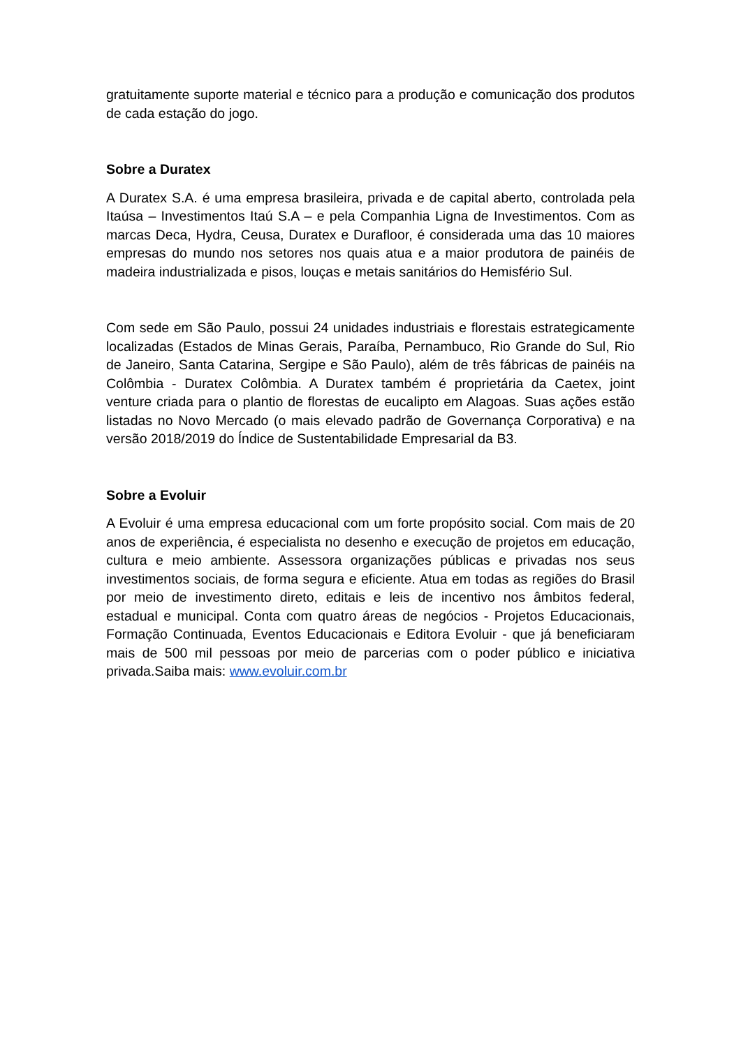gratuitamente suporte material e técnico para a produção e comunicação dos produtos de cada estação do jogo.
Sobre a Duratex
A Duratex S.A. é uma empresa brasileira, privada e de capital aberto, controlada pela Itaúsa – Investimentos Itaú S.A – e pela Companhia Ligna de Investimentos. Com as marcas Deca, Hydra, Ceusa, Duratex e Durafloor, é considerada uma das 10 maiores empresas do mundo nos setores nos quais atua e a maior produtora de painéis de madeira industrializada e pisos, louças e metais sanitários do Hemisfério Sul.
Com sede em São Paulo, possui 24 unidades industriais e florestais estrategicamente localizadas (Estados de Minas Gerais, Paraíba, Pernambuco, Rio Grande do Sul, Rio de Janeiro, Santa Catarina, Sergipe e São Paulo), além de três fábricas de painéis na Colômbia - Duratex Colômbia. A Duratex também é proprietária da Caetex, joint venture criada para o plantio de florestas de eucalipto em Alagoas. Suas ações estão listadas no Novo Mercado (o mais elevado padrão de Governança Corporativa) e na versão 2018/2019 do Índice de Sustentabilidade Empresarial da B3.
Sobre a Evoluir
A Evoluir é uma empresa educacional com um forte propósito social. Com mais de 20 anos de experiência, é especialista no desenho e execução de projetos em educação, cultura e meio ambiente. Assessora organizações públicas e privadas nos seus investimentos sociais, de forma segura e eficiente. Atua em todas as regiões do Brasil por meio de investimento direto, editais e leis de incentivo nos âmbitos federal, estadual e municipal. Conta com quatro áreas de negócios - Projetos Educacionais, Formação Continuada, Eventos Educacionais e Editora Evoluir - que já beneficiaram mais de 500 mil pessoas por meio de parcerias com o poder público e iniciativa privada.Saiba mais: www.evoluir.com.br